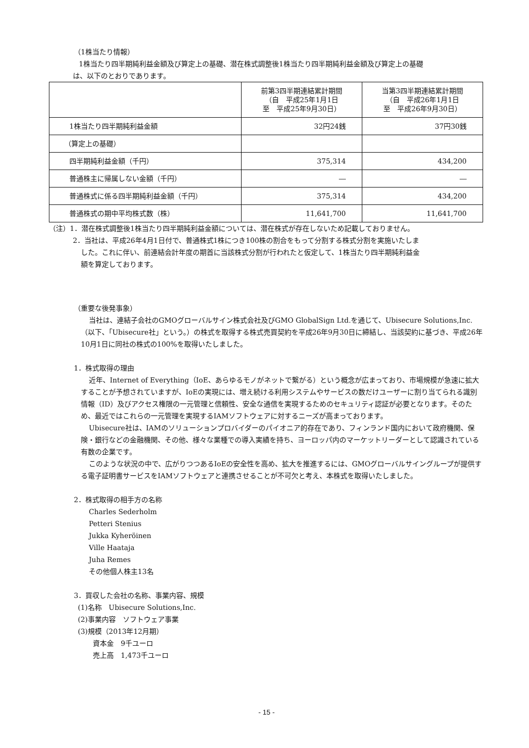（1株当たり情報）
1株当たり四半期純利益金額及び算定上の基礎、潜在株式調整後1株当たり四半期純利益金額及び算定上の基礎
は、以下のとおりであります。
| | 前第3四半期連結累計期間 （自 平成25年1月1日 至 平成25年9月30日） | 当第3四半期連結累計期間 （自 平成26年1月1日 至 平成26年9月30日） |
| --- | --- | --- |
| 1株当たり四半期純利益金額 | 32円24銭 | 37円30銭 |
| （算定上の基礎） | | |
| 四半期純利益金額（千円） | 375,314 | 434,200 |
| 普通株主に帰属しない金額（千円） | ― | ― |
| 普通株式に係る四半期純利益金額（千円） | 375,314 | 434,200 |
| 普通株式の期中平均株式数（株） | 11,641,700 | 11,641,700 |
（注）1．潜在株式調整後1株当たり四半期純利益金額については、潜在株式が存在しないため記載しておりません。
2．当社は、平成26年4月1日付で、普通株式1株につき100株の割合をもって分割する株式分割を実施いたしま
した。これに伴い、前連結会計年度の期首に当該株式分割が行われたと仮定して、1株当たり四半期純利益金
額を算定しております。
（重要な後発事象）
当社は、連結子会社のGMOグローバルサイン株式会社及びGMO GlobalSign Ltd.を通じて、Ubisecure Solutions,Inc.（以下、「Ubisecure社」という。）の株式を取得する株式売買契約を平成26年9月30日に締結し、当該契約に基づき、平成26年10月1日に同社の株式の100%を取得いたしました。
1．株式取得の理由
近年、Internet of Everything（IoE、あらゆるモノがネットで繋がる）という概念が広まっており、市場規模が急速に拡大することが予想されていますが、IoEの実現には、増え続ける利用システムやサービスの数だけユーザーに割り当てられる識別情報（ID）及びアクセス権限の一元管理と信頼性、安全な通信を実現するためのセキュリティ認証が必要となります。そのため、最近ではこれらの一元管理を実現するIAMソフトウェアに対するニーズが高まっております。
Ubisecure社は、IAMのソリューションプロバイダーのパイオニア的存在であり、フィンランド国内において政府機関、保険・銀行などの金融機関、その他、様々な業種での導入実績を持ち、ヨーロッパ内のマーケットリーダーとして認識されている有数の企業です。
このような状況の中で、広がりつつあるIoEの安全性を高め、拡大を推進するには、GMOグローバルサイングループが提供する電子証明書サービスをIAMソフトウェアと連携させることが不可欠と考え、本株式を取得いたしました。
2．株式取得の相手方の名称
Charles Sederholm
Petteri Stenius
Jukka Kyheröinen
Ville Haataja
Juha Remes
その他個人株主13名
3．買収した会社の名称、事業内容、規模
(1)名称　Ubisecure Solutions,Inc.
(2)事業内容　ソフトウェア事業
(3)規模（2013年12月期）
資本金　9千ユーロ
売上高　1,473千ユーロ
- 15 -